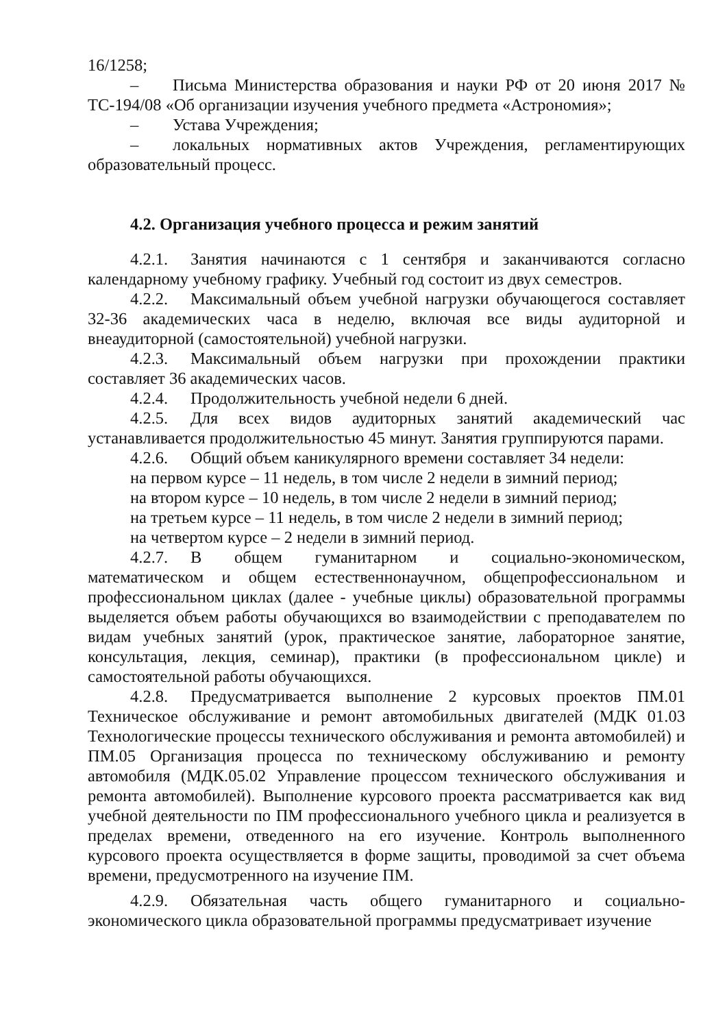16/1258;
– Письма Министерства образования и науки РФ от 20 июня 2017 № ТС-194/08 «Об организации изучения учебного предмета «Астрономия»;
– Устава Учреждения;
– локальных нормативных актов Учреждения, регламентирующих образовательный процесс.
4.2. Организация учебного процесса и режим занятий
4.2.1. Занятия начинаются с 1 сентября и заканчиваются согласно календарному учебному графику. Учебный год состоит из двух семестров.
4.2.2. Максимальный объем учебной нагрузки обучающегося составляет 32-36 академических часа в неделю, включая все виды аудиторной и внеаудиторной (самостоятельной) учебной нагрузки.
4.2.3. Максимальный объем нагрузки при прохождении практики составляет 36 академических часов.
4.2.4. Продолжительность учебной недели 6 дней.
4.2.5. Для всех видов аудиторных занятий академический час устанавливается продолжительностью 45 минут. Занятия группируются парами.
4.2.6. Общий объем каникулярного времени составляет 34 недели:
на первом курсе – 11 недель, в том числе 2 недели в зимний период;
на втором курсе – 10 недель, в том числе 2 недели в зимний период;
на третьем курсе – 11 недель, в том числе 2 недели в зимний период;
на четвертом курсе – 2 недели в зимний период.
4.2.7. В общем гуманитарном и социально-экономическом, математическом и общем естественнонаучном, общепрофессиональном и профессиональном циклах (далее - учебные циклы) образовательной программы выделяется объем работы обучающихся во взаимодействии с преподавателем по видам учебных занятий (урок, практическое занятие, лабораторное занятие, консультация, лекция, семинар), практики (в профессиональном цикле) и самостоятельной работы обучающихся.
4.2.8. Предусматривается выполнение 2 курсовых проектов ПМ.01 Техническое обслуживание и ремонт автомобильных двигателей (МДК 01.03 Технологические процессы технического обслуживания и ремонта автомобилей) и ПМ.05 Организация процесса по техническому обслуживанию и ремонту автомобиля (МДК.05.02 Управление процессом технического обслуживания и ремонта автомобилей). Выполнение курсового проекта рассматривается как вид учебной деятельности по ПМ профессионального учебного цикла и реализуется в пределах времени, отведенного на его изучение. Контроль выполненного курсового проекта осуществляется в форме защиты, проводимой за счет объема времени, предусмотренного на изучение ПМ.
4.2.9. Обязательная часть общего гуманитарного и социально-экономического цикла образовательной программы предусматривает изучение